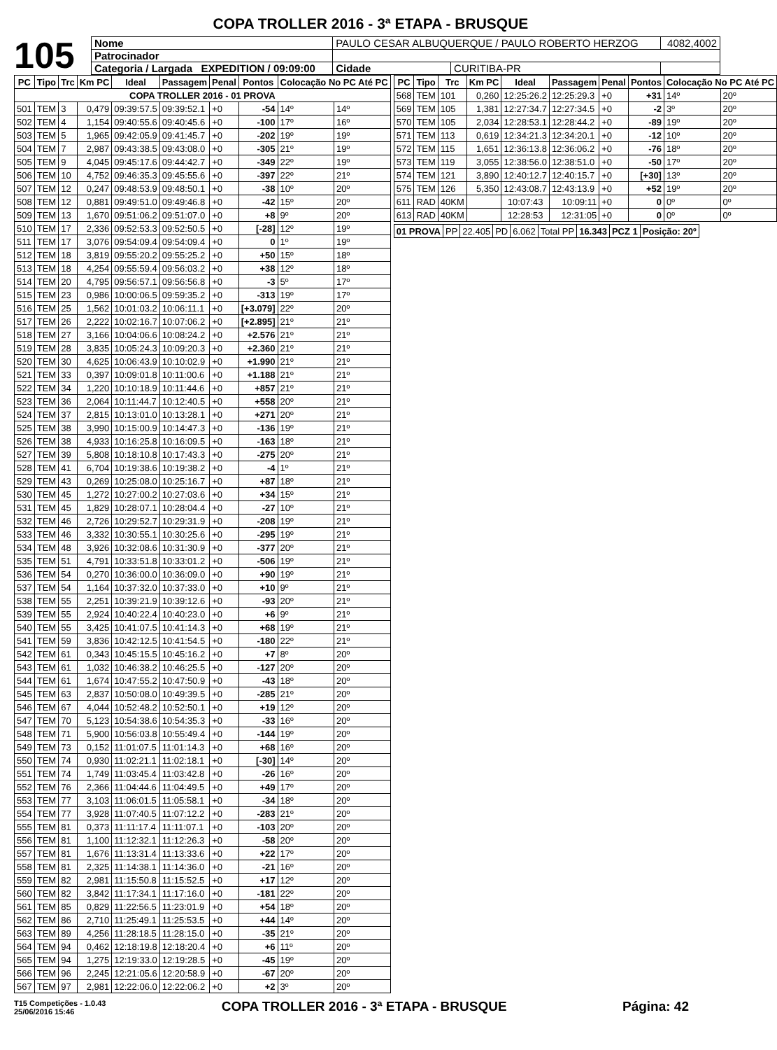COPA TROLLER 2016 - 3ª ETAPA - BRUSQUE
105
| Nome | PAULO CESAR ALBUQUERQUE / PAULO ROBERTO HERZOG | | | 4082,4002 |
| Patrocinador | | | | |
| Categoria / Largada EXPEDITION / 09:09:00 | | Cidade | CURITIBA-PR | |
| PC | Tipo | Trc | Km PC | Ideal | Passagem | Penal | Pontos | Colocação No PC Até PC | |
| --- | --- | --- | --- | --- | --- | --- | --- | --- | --- |
| COPA TROLLER 2016 - 01 PROVA | | | | | | | | | |
| 501 | TEM | 3 | 0,479 | 09:39:57.5 | 09:39:52.1 | +0 | -54 | 14º | 14º |
| 502 | TEM | 4 | 1,154 | 09:40:55.6 | 09:40:45.6 | +0 | -100 | 17º | 16º |
| 503 | TEM | 5 | 1,965 | 09:42:05.9 | 09:41:45.7 | +0 | -202 | 19º | 19º |
| 504 | TEM | 7 | 2,987 | 09:43:38.5 | 09:43:08.0 | +0 | -305 | 21º | 19º |
| 505 | TEM | 9 | 4,045 | 09:45:17.6 | 09:44:42.7 | +0 | -349 | 22º | 19º |
| 506 | TEM | 10 | 4,752 | 09:46:35.3 | 09:45:55.6 | +0 | -397 | 22º | 21º |
| 507 | TEM | 12 | 0,247 | 09:48:53.9 | 09:48:50.1 | +0 | -38 | 10º | 20º |
| 508 | TEM | 12 | 0,881 | 09:49:51.0 | 09:49:46.8 | +0 | -42 | 15º | 20º |
| 509 | TEM | 13 | 1,670 | 09:51:06.2 | 09:51:07.0 | +0 | +8 | 9º | 20º |
| 510 | TEM | 17 | 2,336 | 09:52:53.3 | 09:52:50.5 | +0 | [-28] | 12º | 19º |
| 511 | TEM | 17 | 3,076 | 09:54:09.4 | 09:54:09.4 | +0 | 0 | 1º | 19º |
| 512 | TEM | 18 | 3,819 | 09:55:20.2 | 09:55:25.2 | +0 | +50 | 15º | 18º |
| 513 | TEM | 18 | 4,254 | 09:55:59.4 | 09:56:03.2 | +0 | +38 | 12º | 18º |
| 514 | TEM | 20 | 4,795 | 09:56:57.1 | 09:56:56.8 | +0 | -3 | 5º | 17º |
| 515 | TEM | 23 | 0,986 | 10:00:06.5 | 09:59:35.2 | +0 | -313 | 19º | 17º |
| 516 | TEM | 25 | 1,562 | 10:01:03.2 | 10:06:11.1 | +0 | [+3.079] | 22º | 20º |
| 517 | TEM | 26 | 2,222 | 10:02:16.7 | 10:07:06.2 | +0 | [+2.895] | 21º | 21º |
| 518 | TEM | 27 | 3,166 | 10:04:06.6 | 10:08:24.2 | +0 | +2.576 | 21º | 21º |
| 519 | TEM | 28 | 3,835 | 10:05:24.3 | 10:09:20.3 | +0 | +2.360 | 21º | 21º |
| 520 | TEM | 30 | 4,625 | 10:06:43.9 | 10:10:02.9 | +0 | +1.990 | 21º | 21º |
| 521 | TEM | 33 | 0,397 | 10:09:01.8 | 10:11:00.6 | +0 | +1.188 | 21º | 21º |
| 522 | TEM | 34 | 1,220 | 10:10:18.9 | 10:11:44.6 | +0 | +857 | 21º | 21º |
| 523 | TEM | 36 | 2,064 | 10:11:44.7 | 10:12:40.5 | +0 | +558 | 20º | 21º |
| 524 | TEM | 37 | 2,815 | 10:13:01.0 | 10:13:28.1 | +0 | +271 | 20º | 21º |
| 525 | TEM | 38 | 3,990 | 10:15:00.9 | 10:14:47.3 | +0 | -136 | 19º | 21º |
| 526 | TEM | 38 | 4,933 | 10:16:25.8 | 10:16:09.5 | +0 | -163 | 18º | 21º |
| 527 | TEM | 39 | 5,808 | 10:18:10.8 | 10:17:43.3 | +0 | -275 | 20º | 21º |
| 528 | TEM | 41 | 6,704 | 10:19:38.6 | 10:19:38.2 | +0 | -4 | 1º | 21º |
| 529 | TEM | 43 | 0,269 | 10:25:08.0 | 10:25:16.7 | +0 | +87 | 18º | 21º |
| 530 | TEM | 45 | 1,272 | 10:27:00.2 | 10:27:03.6 | +0 | +34 | 15º | 21º |
| 531 | TEM | 45 | 1,829 | 10:28:07.1 | 10:28:04.4 | +0 | -27 | 10º | 21º |
| 532 | TEM | 46 | 2,726 | 10:29:52.7 | 10:29:31.9 | +0 | -208 | 19º | 21º |
| 533 | TEM | 46 | 3,332 | 10:30:55.1 | 10:30:25.6 | +0 | -295 | 19º | 21º |
| 534 | TEM | 48 | 3,926 | 10:32:08.6 | 10:31:30.9 | +0 | -377 | 20º | 21º |
| 535 | TEM | 51 | 4,791 | 10:33:51.8 | 10:33:01.2 | +0 | -506 | 19º | 21º |
| 536 | TEM | 54 | 0,270 | 10:36:00.0 | 10:36:09.0 | +0 | +90 | 19º | 21º |
| 537 | TEM | 54 | 1,164 | 10:37:32.0 | 10:37:33.0 | +0 | +10 | 9º | 21º |
| 538 | TEM | 55 | 2,251 | 10:39:21.9 | 10:39:12.6 | +0 | -93 | 20º | 21º |
| 539 | TEM | 55 | 2,924 | 10:40:22.4 | 10:40:23.0 | +0 | +6 | 9º | 21º |
| 540 | TEM | 55 | 3,425 | 10:41:07.5 | 10:41:14.3 | +0 | +68 | 19º | 21º |
| 541 | TEM | 59 | 3,836 | 10:42:12.5 | 10:41:54.5 | +0 | -180 | 22º | 21º |
| 542 | TEM | 61 | 0,343 | 10:45:15.5 | 10:45:16.2 | +0 | +7 | 8º | 20º |
| 543 | TEM | 61 | 1,032 | 10:46:38.2 | 10:46:25.5 | +0 | -127 | 20º | 20º |
| 544 | TEM | 61 | 1,674 | 10:47:55.2 | 10:47:50.9 | +0 | -43 | 18º | 20º |
| 545 | TEM | 63 | 2,837 | 10:50:08.0 | 10:49:39.5 | +0 | -285 | 21º | 20º |
| 546 | TEM | 67 | 4,044 | 10:52:48.2 | 10:52:50.1 | +0 | +19 | 12º | 20º |
| 547 | TEM | 70 | 5,123 | 10:54:38.6 | 10:54:35.3 | +0 | -33 | 16º | 20º |
| 548 | TEM | 71 | 5,900 | 10:56:03.8 | 10:55:49.4 | +0 | -144 | 19º | 20º |
| 549 | TEM | 73 | 0,152 | 11:01:07.5 | 11:01:14.3 | +0 | +68 | 16º | 20º |
| 550 | TEM | 74 | 0,930 | 11:02:21.1 | 11:02:18.1 | +0 | [-30] | 14º | 20º |
| 551 | TEM | 74 | 1,749 | 11:03:45.4 | 11:03:42.8 | +0 | -26 | 16º | 20º |
| 552 | TEM | 76 | 2,366 | 11:04:44.6 | 11:04:49.5 | +0 | +49 | 17º | 20º |
| 553 | TEM | 77 | 3,103 | 11:06:01.5 | 11:05:58.1 | +0 | -34 | 18º | 20º |
| 554 | TEM | 77 | 3,928 | 11:07:40.5 | 11:07:12.2 | +0 | -283 | 21º | 20º |
| 555 | TEM | 81 | 0,373 | 11:11:17.4 | 11:11:07.1 | +0 | -103 | 20º | 20º |
| 556 | TEM | 81 | 1,100 | 11:12:32.1 | 11:12:26.3 | +0 | -58 | 20º | 20º |
| 557 | TEM | 81 | 1,676 | 11:13:31.4 | 11:13:33.6 | +0 | +22 | 17º | 20º |
| 558 | TEM | 81 | 2,325 | 11:14:38.1 | 11:14:36.0 | +0 | -21 | 16º | 20º |
| 559 | TEM | 82 | 2,981 | 11:15:50.8 | 11:15:52.5 | +0 | +17 | 12º | 20º |
| 560 | TEM | 82 | 3,842 | 11:17:34.1 | 11:17:16.0 | +0 | -181 | 22º | 20º |
| 561 | TEM | 85 | 0,829 | 11:22:56.5 | 11:23:01.9 | +0 | +54 | 18º | 20º |
| 562 | TEM | 86 | 2,710 | 11:25:49.1 | 11:25:53.5 | +0 | +44 | 14º | 20º |
| 563 | TEM | 89 | 4,256 | 11:28:18.5 | 11:28:15.0 | +0 | -35 | 21º | 20º |
| 564 | TEM | 94 | 0,462 | 12:18:19.8 | 12:18:20.4 | +0 | +6 | 11º | 20º |
| 565 | TEM | 94 | 1,275 | 12:19:33.0 | 12:19:28.5 | +0 | -45 | 19º | 20º |
| 566 | TEM | 96 | 2,245 | 12:21:05.6 | 12:20:58.9 | +0 | -67 | 20º | 20º |
| 567 | TEM | 97 | 2,981 | 12:22:06.0 | 12:22:06.2 | +0 | +2 | 3º | 20º |
| PC | Tipo | Trc | Km PC | Ideal | Passagem | Penal | Pontos | Colocação No PC Até PC | |
| --- | --- | --- | --- | --- | --- | --- | --- | --- | --- |
| 568 | TEM | 101 | 0,260 | 12:25:26.2 | 12:25:29.3 | +0 | +31 | 14º | 20º |
| 569 | TEM | 105 | 1,381 | 12:27:34.7 | 12:27:34.5 | +0 | -2 | 3º | 20º |
| 570 | TEM | 105 | 2,034 | 12:28:53.1 | 12:28:44.2 | +0 | -89 | 19º | 20º |
| 571 | TEM | 113 | 0,619 | 12:34:21.3 | 12:34:20.1 | +0 | -12 | 10º | 20º |
| 572 | TEM | 115 | 1,651 | 12:36:13.8 | 12:36:06.2 | +0 | -76 | 18º | 20º |
| 573 | TEM | 119 | 3,055 | 12:38:56.0 | 12:38:51.0 | +0 | -50 | 17º | 20º |
| 574 | TEM | 121 | 3,890 | 12:40:12.7 | 12:40:15.7 | +0 | [+30] | 13º | 20º |
| 575 | TEM | 126 | 5,350 | 12:43:08.7 | 12:43:13.9 | +0 | +52 | 19º | 20º |
| 611 | RAD | 40KM | | 10:07:43 | 10:09:11 | +0 | 0 | 0º | 0º |
| 613 | RAD | 40KM | | 12:28:53 | 12:31:05 | +0 | 0 | 0º | 0º |
| 01 PROVA | PP | 22.405 | PD | 6.062 | Total PP | 16.343 | PCZ 1 | Posição: 20º |
T15 Competições - 1.0.43
25/06/2016 15:46
COPA TROLLER 2016 - 3ª ETAPA - BRUSQUE
Página: 42